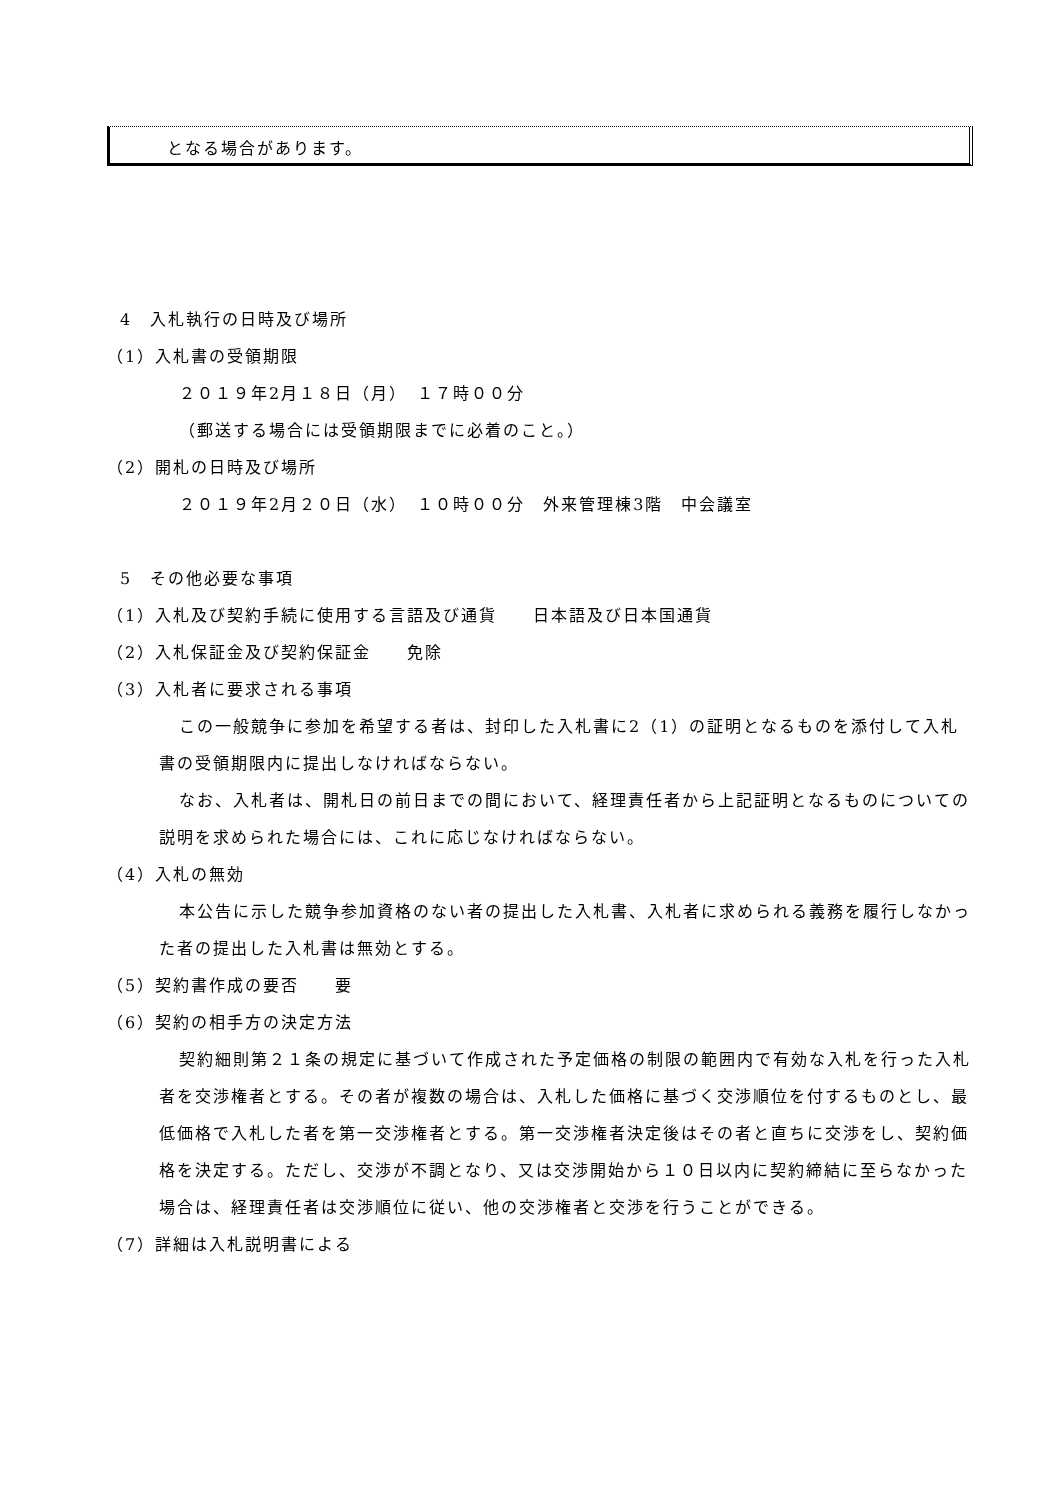となる場合があります。
4　入札執行の日時及び場所
（1）入札書の受領期限
２０１９年2月１８日（月）　１７時００分
（郵送する場合には受領期限までに必着のこと。）
（2）開札の日時及び場所
２０１９年2月２０日（水）　１０時００分　外来管理棟3階　中会議室
5　その他必要な事項
（1）入札及び契約手続に使用する言語及び通貨　　日本語及び日本国通貨
（2）入札保証金及び契約保証金　　免除
（3）入札者に要求される事項
この一般競争に参加を希望する者は、封印した入札書に2（1）の証明となるものを添付して入札書の受領期限内に提出しなければならない。
なお、入札者は、開札日の前日までの間において、経理責任者から上記証明となるものについての説明を求められた場合には、これに応じなければならない。
（4）入札の無効
本公告に示した競争参加資格のない者の提出した入札書、入札者に求められる義務を履行しなかった者の提出した入札書は無効とする。
（5）契約書作成の要否　　要
（6）契約の相手方の決定方法
契約細則第２１条の規定に基づいて作成された予定価格の制限の範囲内で有効な入札を行った入札者を交渉権者とする。その者が複数の場合は、入札した価格に基づく交渉順位を付するものとし、最低価格で入札した者を第一交渉権者とする。第一交渉権者決定後はその者と直ちに交渉をし、契約価格を決定する。ただし、交渉が不調となり、又は交渉開始から１０日以内に契約締結に至らなかった場合は、経理責任者は交渉順位に従い、他の交渉権者と交渉を行うことができる。
（7）詳細は入札説明書による